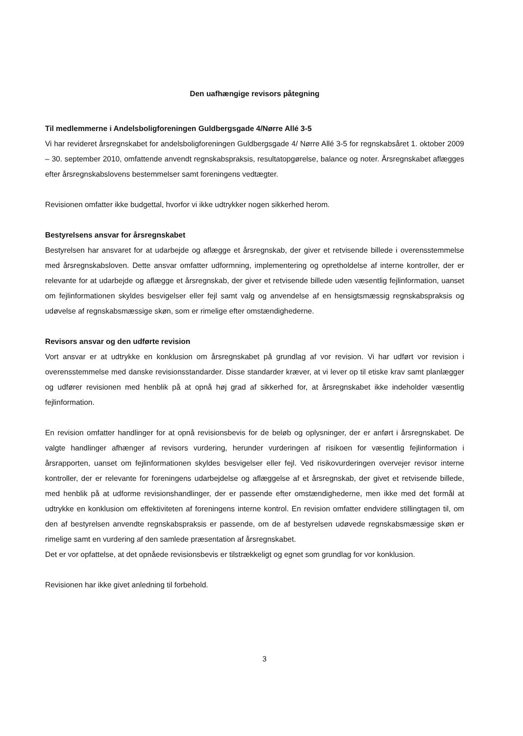Den uafhængige revisors påtegning
Til medlemmerne i Andelsboligforeningen Guldbergsgade 4/Nørre Allé 3-5
Vi har revideret årsregnskabet for andelsboligforeningen Guldbergsgade 4/ Nørre Allé 3-5 for regnskabsåret 1. oktober 2009 – 30. september 2010, omfattende anvendt regnskabspraksis, resultatopgørelse, balance og noter. Årsregnskabet aflægges efter årsregnskabslovens bestemmelser samt foreningens vedtægter.
Revisionen omfatter ikke budgettal, hvorfor vi ikke udtrykker nogen sikkerhed herom.
Bestyrelsens ansvar for årsregnskabet
Bestyrelsen har ansvaret for at udarbejde og aflægge et årsregnskab, der giver et retvisende billede i overensstemmelse med årsregnskabsloven. Dette ansvar omfatter udformning, implementering og opretholdelse af interne kontroller, der er relevante for at udarbejde og aflægge et årsregnskab, der giver et retvisende billede uden væsentlig fejlinformation, uanset om fejlinformationen skyldes besvigelser eller fejl samt valg og anvendelse af en hensigtsmæssig regnskabspraksis og udøvelse af regnskabsmæssige skøn, som er rimelige efter omstændighederne.
Revisors ansvar og den udførte revision
Vort ansvar er at udtrykke en konklusion om årsregnskabet på grundlag af vor revision. Vi har udført vor revision i overensstemmelse med danske revisionsstandarder. Disse standarder kræver, at vi lever op til etiske krav samt planlægger og udfører revisionen med henblik på at opnå høj grad af sikkerhed for, at årsregnskabet ikke indeholder væsentlig fejlinformation.
En revision omfatter handlinger for at opnå revisionsbevis for de beløb og oplysninger, der er anført i årsregnskabet. De valgte handlinger afhænger af revisors vurdering, herunder vurderingen af risikoen for væsentlig fejlinformation i årsrapporten, uanset om fejlinformationen skyldes besvigelser eller fejl. Ved risikovurderingen overvejer revisor interne kontroller, der er relevante for foreningens udarbejdelse og aflæggelse af et årsregnskab, der givet et retvisende billede, med henblik på at udforme revisionshandlinger, der er passende efter omstændighederne, men ikke med det formål at udtrykke en konklusion om effektiviteten af foreningens interne kontrol. En revision omfatter endvidere stillingtagen til, om den af bestyrelsen anvendte regnskabspraksis er passende, om de af bestyrelsen udøvede regnskabsmæssige skøn er rimelige samt en vurdering af den samlede præsentation af årsregnskabet.
Det er vor opfattelse, at det opnåede revisionsbevis er tilstrækkeligt og egnet som grundlag for vor konklusion.
Revisionen har ikke givet anledning til forbehold.
3